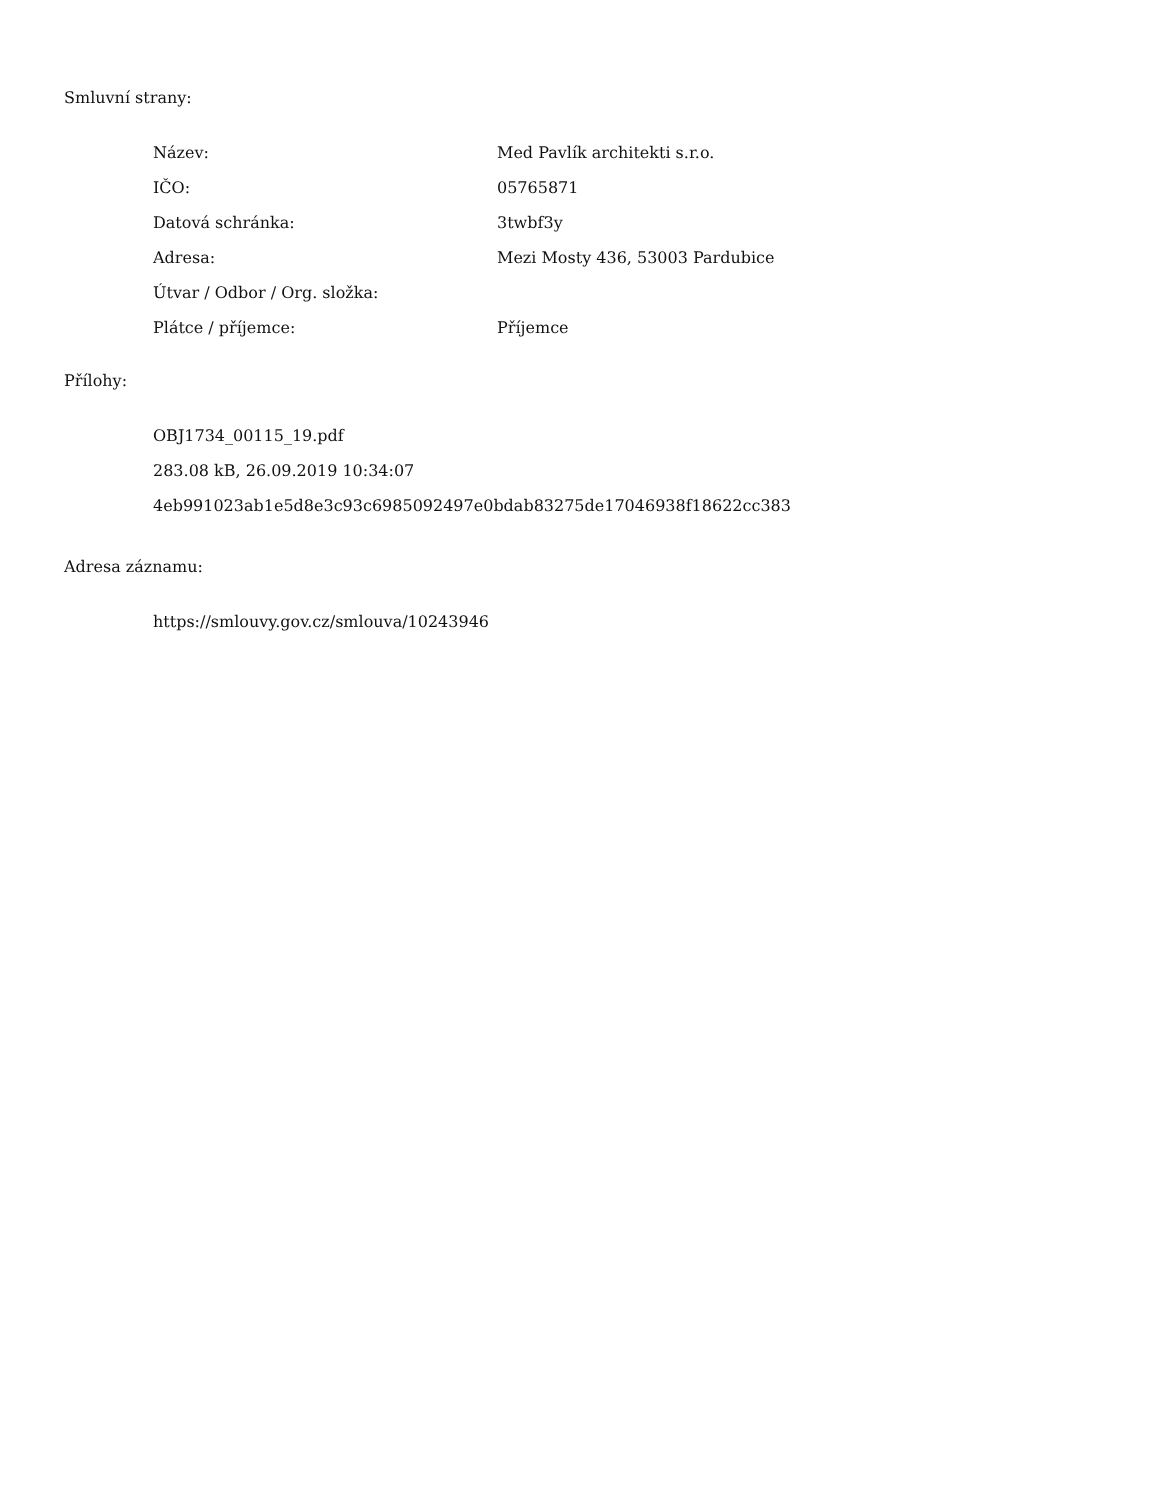Smluvní strany:
| Název: | Med Pavlík architekti s.r.o. |
| IČO: | 05765871 |
| Datová schránka: | 3twbf3y |
| Adresa: | Mezi Mosty 436, 53003 Pardubice |
| Útvar / Odbor / Org. složka: | |
| Plátce / příjemce: | Příjemce |
Přílohy:
OBJ1734_00115_19.pdf
283.08 kB, 26.09.2019 10:34:07
4eb991023ab1e5d8e3c93c6985092497e0bdab83275de17046938f18622cc383
Adresa záznamu:
https://smlouvy.gov.cz/smlouva/10243946